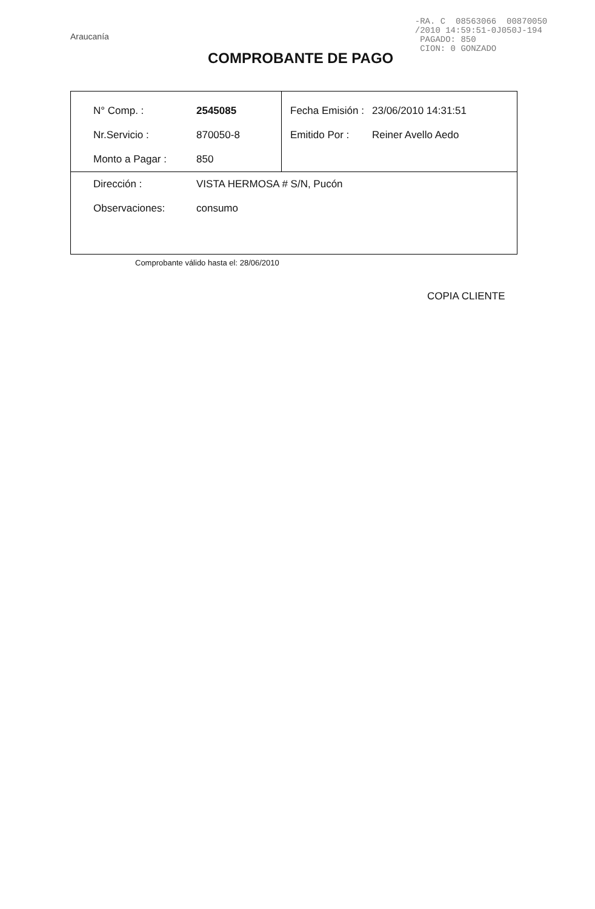Araucanía
-RA. C 08563066 00870050 /2010 14:59:51-0J050J-194 PAGADO: 850 CION: 0 GONZADO
COMPROBANTE DE PAGO
| N° Comp. : | 2545085 | Fecha Emisión : | 23/06/2010 14:31:51 |
| Nr.Servicio : | 870050-8 | Emitido Por : | Reiner Avello Aedo |
| Monto a Pagar : | 850 | | |
| Dirección : | VISTA HERMOSA # S/N, Pucón | | |
| Observaciones: | consumo | | |
Comprobante válido hasta el: 28/06/2010
COPIA CLIENTE